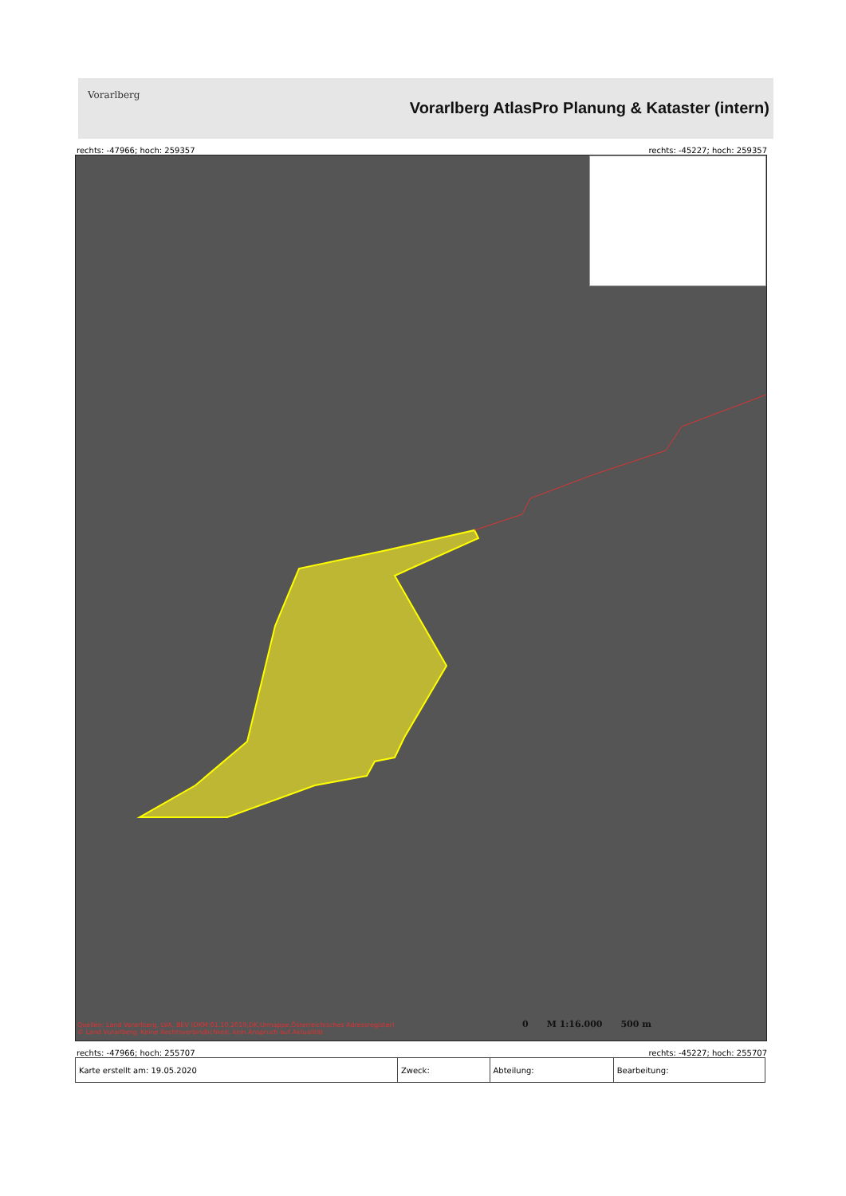Vorarlberg
Vorarlberg AtlasPro Planung & Kataster (intern)
rechts: -47966; hoch: 259357 rechts: -45227; hoch: 259357
Quellen: Land Vorarlberg, LVA, BEV (DKM:01.10.2019,DK,Urmappe,Österreichisches Adressregister)
© Land Vorarlberg: Keine Rechtsverbindlichkeit, kein Anspruch auf Aktualität
0 M 1:16.000 500 m
rechts: -47966; hoch: 255707 rechts: -45227; hoch: 255707
| Karte erstellt am: 19.05.2020 | Zweck: | Abteilung: | Bearbeitung: |